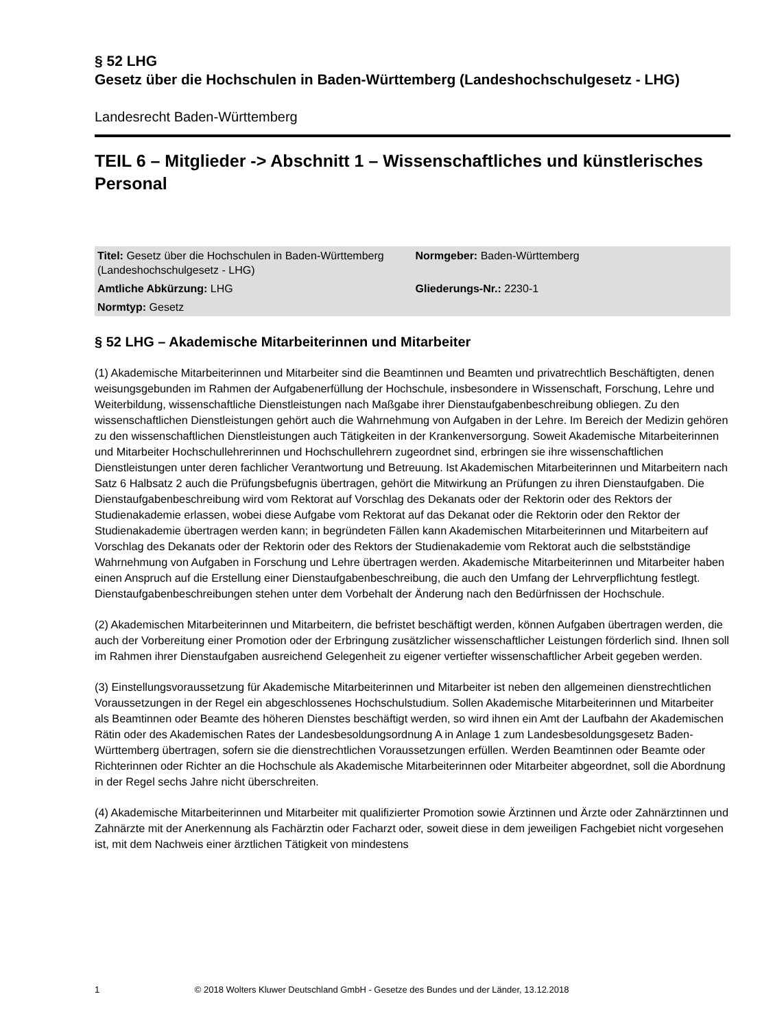§ 52 LHG
Gesetz über die Hochschulen in Baden-Württemberg (Landeshochschulgesetz - LHG)
Landesrecht Baden-Württemberg
TEIL 6 – Mitglieder -> Abschnitt 1 – Wissenschaftliches und künstlerisches Personal
| Titel: Gesetz über die Hochschulen in Baden-Württemberg (Landeshochschulgesetz - LHG) | Normgeber: Baden-Württemberg |
| Amtliche Abkürzung: LHG | Gliederungs-Nr.: 2230-1 |
| Normtyp: Gesetz | |
§ 52 LHG – Akademische Mitarbeiterinnen und Mitarbeiter
(1) Akademische Mitarbeiterinnen und Mitarbeiter sind die Beamtinnen und Beamten und privatrechtlich Beschäftigten, denen weisungsgebunden im Rahmen der Aufgabenerfüllung der Hochschule, insbesondere in Wissenschaft, Forschung, Lehre und Weiterbildung, wissenschaftliche Dienstleistungen nach Maßgabe ihrer Dienstaufgabenbeschreibung obliegen. Zu den wissenschaftlichen Dienstleistungen gehört auch die Wahrnehmung von Aufgaben in der Lehre. Im Bereich der Medizin gehören zu den wissenschaftlichen Dienstleistungen auch Tätigkeiten in der Krankenversorgung. Soweit Akademische Mitarbeiterinnen und Mitarbeiter Hochschullehrerinnen und Hochschullehrern zugeordnet sind, erbringen sie ihre wissenschaftlichen Dienstleistungen unter deren fachlicher Verantwortung und Betreuung. Ist Akademischen Mitarbeiterinnen und Mitarbeitern nach Satz 6 Halbsatz 2 auch die Prüfungsbefugnis übertragen, gehört die Mitwirkung an Prüfungen zu ihren Dienstaufgaben. Die Dienstaufgabenbeschreibung wird vom Rektorat auf Vorschlag des Dekanats oder der Rektorin oder des Rektors der Studienakademie erlassen, wobei diese Aufgabe vom Rektorat auf das Dekanat oder die Rektorin oder den Rektor der Studienakademie übertragen werden kann; in begründeten Fällen kann Akademischen Mitarbeiterinnen und Mitarbeitern auf Vorschlag des Dekanats oder der Rektorin oder des Rektors der Studienakademie vom Rektorat auch die selbstständige Wahrnehmung von Aufgaben in Forschung und Lehre übertragen werden. Akademische Mitarbeiterinnen und Mitarbeiter haben einen Anspruch auf die Erstellung einer Dienstaufgabenbeschreibung, die auch den Umfang der Lehrverpflichtung festlegt. Dienstaufgabenbeschreibungen stehen unter dem Vorbehalt der Änderung nach den Bedürfnissen der Hochschule.
(2) Akademischen Mitarbeiterinnen und Mitarbeitern, die befristet beschäftigt werden, können Aufgaben übertragen werden, die auch der Vorbereitung einer Promotion oder der Erbringung zusätzlicher wissenschaftlicher Leistungen förderlich sind. Ihnen soll im Rahmen ihrer Dienstaufgaben ausreichend Gelegenheit zu eigener vertiefter wissenschaftlicher Arbeit gegeben werden.
(3) Einstellungsvoraussetzung für Akademische Mitarbeiterinnen und Mitarbeiter ist neben den allgemeinen dienstrechtlichen Voraussetzungen in der Regel ein abgeschlossenes Hochschulstudium. Sollen Akademische Mitarbeiterinnen und Mitarbeiter als Beamtinnen oder Beamte des höheren Dienstes beschäftigt werden, so wird ihnen ein Amt der Laufbahn der Akademischen Rätin oder des Akademischen Rates der Landesbesoldungsordnung A in Anlage 1 zum Landesbesoldungsgesetz Baden-Württemberg übertragen, sofern sie die dienstrechtlichen Voraussetzungen erfüllen. Werden Beamtinnen oder Beamte oder Richterinnen oder Richter an die Hochschule als Akademische Mitarbeiterinnen oder Mitarbeiter abgeordnet, soll die Abordnung in der Regel sechs Jahre nicht überschreiten.
(4) Akademische Mitarbeiterinnen und Mitarbeiter mit qualifizierter Promotion sowie Ärztinnen und Ärzte oder Zahnärztinnen und Zahnärzte mit der Anerkennung als Fachärztin oder Facharzt oder, soweit diese in dem jeweiligen Fachgebiet nicht vorgesehen ist, mit dem Nachweis einer ärztlichen Tätigkeit von mindestens
1 © 2018 Wolters Kluwer Deutschland GmbH - Gesetze des Bundes und der Länder, 13.12.2018